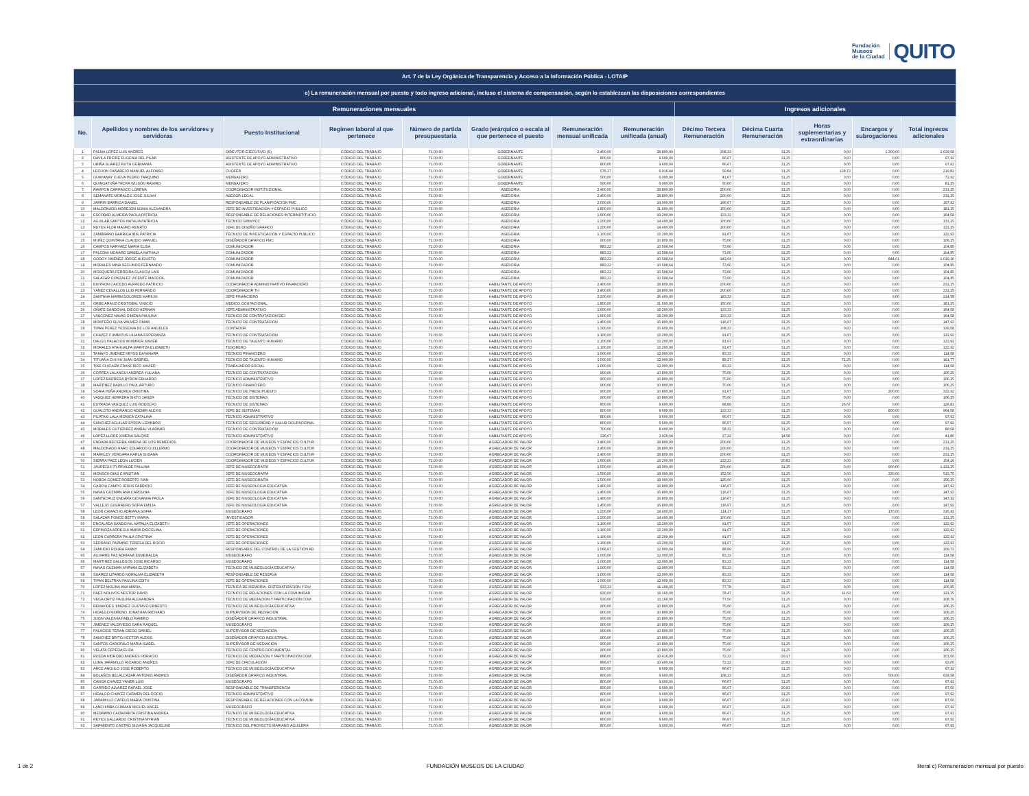Fundación
Museos
de la Ciudad
QUITO
| Art. 7 de la Ley Orgánica de Transparencia y Acceso a la Información Pública - LOTAIP | | | | | | | | | | | | |
| c) La remuneración mensual por puesto y todo ingreso adicional, incluso el sistema de compensación, según lo establezcan las disposiciones correspondientes | | | | | | | | | | | | |
| Remuneraciones mensuales | | | | | | | | Ingresos adicionales | | | | |
| No. | Apellidos y nombres de los servidores y servidoras | Puesto Institucional | Regimen laboral al que pertenece | Número de partida presupuestaria | Grado jerárquico o escala al que pertenece el puesto | Remuneración mensual unificada | Remuneración unificada (anual) | Décimo Tercera Remuneración | Décima Cuarta Remuneración | Horas suplementarias y extraordinarias | Encargos y subrogaciones | Total ingresos adicionales |
| 1 | PALMA LOPEZ LUIS ANDRES | DIREVTOR EJECUTIVO (S) | CÓDIGO DEL TRABAJO | 71.00.00 | GOBERNANTE | 2.400,00 | 28.800,00 | 308,33 | 31,25 | 0,00 | 1.300,00 | 1.639,58 |
| 2 | DAVILA FREIRE EUGENIA DEL PILAR | ASISTENTE DE APOYO ADMINISTRATIVO | CÓDIGO DEL TRABAJO | 71.00.00 | GOBERNANTE | 800,00 | 9.600,00 | 66,67 | 31,25 | 0,00 | 0,00 | 97,92 |
| 3 | URIÑA SUAREZ RUTH GERMANIA | ASISTENTE DE APOYO ADMINISTRATIVO | CÓDIGO DEL TRABAJO | 71.00.00 | GOBERNANTE | 800,00 | 9.600,00 | 66,67 | 31,25 | 0,00 | 0,00 | 97,92 |
| 4 | LECHON CAÑAREJO MANUEL ALFONSO | CHOFER | CÓDIGO DEL TRABAJO | 71.00.00 | GOBERNANTE | 576,37 | 6.916,44 | 59,84 | 31,25 | 128,72 | 0,00 | 219,81 |
| 5 | GUAYANAY CUEVA PEDRO TARQUINO | MENSAJERO | CÓDIGO DEL TRABAJO | 71.00.00 | GOBERNANTE | 500,00 | 6.000,00 | 41,67 | 31,25 | 0,00 | 0,00 | 72,92 |
| 6 | QUINGATUÑA TROYA WILSON RAMIRO | MENSAJERO | CÓDIGO DEL TRABAJO | 71.00.00 | GOBERNANTE | 500,00 | 6.000,00 | 50,00 | 31,25 | 0,00 | 0,00 | 81,25 |
| 7 | RAMPON CARRASCO LORENA | COORDINADOR INSTITUCIONAL | CÓDIGO DEL TRABAJO | 71.00.00 | ASESORIA | 2.400,00 | 28.800,00 | 200,00 | 31,25 | 0,00 | 0,00 | 231,25 |
| 8 | SEMANATE MORALES JOSE JULIAN | ASESOR LEGAL | CÓDIGO DEL TRABAJO | 71.00.00 | ASESORIA | 2.400,00 | 28.800,00 | 200,00 | 31,25 | 0,00 | 0,00 | 231,25 |
| 9 | JARRIN BARRIGA DANIEL | RESPONSABLE DE PLANIFICACIÓN FMC | CÓDIGO DEL TRABAJO | 71.00.00 | ASESORIA | 2.000,00 | 24.000,00 | 166,67 | 31,25 | 0,00 | 0,00 | 197,92 |
| 10 | MALDONADO MOREJON SONIA ALEXANDRA | JEFE DE INVESTIGACIÓN Y ESPACIO PÚBLICO | CÓDIGO DEL TRABAJO | 71.00.00 | ASESORIA | 1.800,00 | 21.600,00 | 150,00 | 31,25 | 0,00 | 0,00 | 181,25 |
| 11 | ESCOBAR ALMEIDA PAOLA PATRICIA | RESPONSABLE DE RELACIONES INTERINSTITUCIO | CÓDIGO DEL TRABAJO | 71.00.00 | ASESORIA | 1.600,00 | 19.200,00 | 133,33 | 31,25 | 0,00 | 0,00 | 164,58 |
| 12 | AGUILAR SANTOS NATALIA PATRICIA | TÉCNICO SIMMYCC | CÓDIGO DEL TRABAJO | 71.00.00 | ASESORIA | 1.200,00 | 14.400,00 | 100,00 | 31,25 | 0,00 | 0,00 | 131,25 |
| 13 | REYES FLOR MAURO RENATO | JEFE DE DISEÑO GRÁFICO | CÓDIGO DEL TRABAJO | 71.00.00 | ASESORIA | 1.200,00 | 14.400,00 | 100,00 | 31,25 | 0,00 | 0,00 | 131,25 |
| 14 | ZAMBRANO BARRIGA IBIS PATRICIA | TÉCNICO DE INVESTIGACIÓN Y ESPACIO PUBLICO | CÓDIGO DEL TRABAJO | 71.00.00 | ASESORIA | 1.100,00 | 13.200,00 | 91,67 | 31,25 | 0,00 | 0,00 | 122,92 |
| 15 | MUÑIZ QUINTANA CLAUDIO MANUEL | DISEÑADOR GRÁFICO FMC | CÓDIGO DEL TRABAJO | 71.00.00 | ASESORIA | 900,00 | 10.800,00 | 75,00 | 31,25 | 0,00 | 0,00 | 106,25 |
| 16 | CAMPOS NARVAEZ MARIA ELISA | COMUNICADOR | CÓDIGO DEL TRABAJO | 71.00.00 | ASESORIA | 883,22 | 10.598,64 | 73,60 | 31,25 | 0,00 | 0,00 | 104,85 |
| 17 | FALCONI MONARD DANIELA NATHALY | COMUNICADOR | CÓDIGO DEL TRABAJO | 71.00.00 | ASESORIA | 883,22 | 10.598,64 | 73,60 | 31,25 | 0,00 | 0,00 | 104,85 |
| 18 | GODOY JIMENEZ JORGE AUGUSTO | COMUNICADOR | CÓDIGO DEL TRABAJO | 71.00.00 | ASESORIA | 883,22 | 10.598,64 | 143,94 | 31,25 | 0,00 | 844,01 | 1.019,20 |
| 19 | MORALES MINA SEGUNDO FERNANDO | COMUNICADOR | CÓDIGO DEL TRABAJO | 71.00.00 | ASESORIA | 883,22 | 10.598,64 | 73,60 | 31,25 | 0,00 | 0,00 | 104,85 |
| 20 | MOSQUERA FERREIRA GLAUCIA LAIS | COMUNICADOR | CÓDIGO DEL TRABAJO | 71.00.00 | ASESORIA | 883,22 | 10.598,64 | 73,60 | 31,25 | 0,00 | 0,00 | 104,85 |
| 21 | SALAZAR GONZALEZ VICENTE MACDOIL | COMUNICADOR | CÓDIGO DEL TRABAJO | 71.00.00 | ASESORIA | 883,22 | 10.598,64 | 73,60 | 31,25 | 0,00 | 0,00 | 104,85 |
| 22 | BUITRON CAICEDO ALFREDO PATRICIO | COORDINADOR ADMINISTRATIVO FINANCIERO | CÓDIGO DEL TRABAJO | 71.00.00 | HABILITANTE DE APOYO | 2.400,00 | 28.800,00 | 200,00 | 31,25 | 0,00 | 0,00 | 231,25 |
| 23 | YANEZ CEVALLOS LUIS FERNANDO | COORDINADOR TH | CÓDIGO DEL TRABAJO | 71.00.00 | HABILITANTE DE APOYO | 2.400,00 | 28.800,00 | 200,00 | 31,25 | 0,00 | 0,00 | 231,25 |
| 24 | SANTANA MARIN DOLORES MARIUXI | JEFE FINANCIERO | CÓDIGO DEL TRABAJO | 71.00.00 | HABILITANTE DE APOYO | 2.200,00 | 26.400,00 | 183,33 | 31,25 | 0,00 | 0,00 | 214,58 |
| 25 | ORBE ARAUZ CRISTOBAL VINICIO | MEDICO OCUPACIONAL | CÓDIGO DEL TRABAJO | 71.00.00 | HABILITANTE DE APOYO | 1.800,00 | 21.600,00 | 150,00 | 31,25 | 0,00 | 0,00 | 181,25 |
| 26 | OÑATE SANDOVAL DIEGO HERNAN | JEFE ADMINISTRATIVO | CÓDIGO DEL TRABAJO | 71.00.00 | HABILITANTE DE APOYO | 1.600,00 | 19.200,00 | 133,33 | 31,25 | 0,00 | 0,00 | 164,58 |
| 27 | VASCONEZ NAVAS XIMENA PAULINA | TÉCNICO DE CONTRATACIÓN DEJ | CÓDIGO DEL TRABAJO | 71.00.00 | HABILITANTE DE APOYO | 1.600,00 | 19.200,00 | 133,33 | 31,25 | 0,00 | 0,00 | 164,58 |
| 28 | MONTERO SILVA WILMER OMAR | TÉCNICO DE CONTRATACIÓN | CÓDIGO DEL TRABAJO | 71.00.00 | HABILITANTE DE APOYO | 1.400,00 | 16.800,00 | 116,67 | 31,25 | 0,00 | 0,00 | 147,92 |
| 29 | TIPAN PEREZ YESSENIA DE LOS ANGELES | CONTADOR | CÓDIGO DEL TRABAJO | 71.00.00 | HABILITANTE DE APOYO | 1.300,00 | 15.600,00 | 108,33 | 31,25 | 0,00 | 0,00 | 139,58 |
| 30 | CHAVEZ CUMBICUS LILIANA ESPERANZA | TÉCNICO DE CONTRATACIÓN | CÓDIGO DEL TRABAJO | 71.00.00 | HABILITANTE DE APOYO | 1.100,00 | 13.200,00 | 91,67 | 31,25 | 0,00 | 0,00 | 122,92 |
| 31 | DALGO PALACIOS WHIMPER XAVIER | TÉCNICO DE TALENTO HUMANO | CÓDIGO DEL TRABAJO | 71.00.00 | HABILITANTE DE APOYO | 1.100,00 | 13.200,00 | 91,67 | 31,25 | 0,00 | 0,00 | 122,92 |
| 32 | MORALES ATAHUALPA MARITZA ELIZABETH | TESORERO | CÓDIGO DEL TRABAJO | 71.00.00 | HABILITANTE DE APOYO | 1.100,00 | 13.200,00 | 91,67 | 31,25 | 0,00 | 0,00 | 122,92 |
| 33 | TAMAYO JIMENEZ KRYSS DAYANARA | TÉCNICO FINANCIERO | CÓDIGO DEL TRABAJO | 71.00.00 | HABILITANTE DE APOYO | 1.000,00 | 12.000,00 | 83,33 | 31,25 | 0,00 | 0,00 | 114,58 |
| 34 | TITUAÑA CHUYA JUAN GABRIEL | TÉCNICO DE TALENTO HUMANO | CÓDIGO DEL TRABAJO | 71.00.00 | HABILITANTE DE APOYO | 1.000,00 | 12.000,00 | 89,27 | 31,25 | 71,25 | 0,00 | 191,77 |
| 35 | TIXE CHICAIZA FRANCISCO XAVIER | TRABAJADOR SOCIAL | CÓDIGO DEL TRABAJO | 71.00.00 | HABILITANTE DE APOYO | 1.000,00 | 12.000,00 | 83,33 | 31,25 | 0,00 | 0,00 | 114,58 |
| 36 | CORREA LALANGUI ANDREA YULIANA | TÉCNICO DE CONTRATACIÓN | CÓDIGO DEL TRABAJO | 71.00.00 | HABILITANTE DE APOYO | 900,00 | 10.800,00 | 75,00 | 31,25 | 0,00 | 0,00 | 106,25 |
| 37 | LOPEZ BARRERA BYRON EDUARDO | TÉCNICO ADMINISTRATIVO | CÓDIGO DEL TRABAJO | 71.00.00 | HABILITANTE DE APOYO | 900,00 | 10.800,00 | 75,00 | 31,25 | 0,00 | 0,00 | 106,25 |
| 38 | MARTINEZ BADILLO PAUL ARTURO | TÉCNICO FINANCIERO | CÓDIGO DEL TRABAJO | 71.00.00 | HABILITANTE DE APOYO | 900,00 | 10.800,00 | 75,00 | 31,25 | 0,00 | 0,00 | 106,25 |
| 39 | SORIA PEÑA ANDREA CRISTINA | TÉCNICO DE PRESUPUESTO | CÓDIGO DEL TRABAJO | 71.00.00 | HABILITANTE DE APOYO | 900,00 | 10.800,00 | 91,67 | 31,25 | 0,00 | 200,00 | 322,92 |
| 40 | VASQUEZ HERRERA SIXTO JAVIER | TÉCNICO DE SISTEMAS | CÓDIGO DEL TRABAJO | 71.00.00 | HABILITANTE DE APOYO | 900,00 | 10.800,00 | 75,00 | 31,25 | 0,00 | 0,00 | 106,25 |
| 41 | ESTRADA VASQUEZ LUIS RODOLFO | TÉCNICO DE SISTEMAS | CÓDIGO DEL TRABAJO | 71.00.00 | HABILITANTE DE APOYO | 800,00 | 9.600,00 | 68,89 | 31,25 | 26,67 | 0,00 | 126,81 |
| 42 | GUALOTO ANDRANGO ADEMIR ALEXIS | JEFE DE SISTEMAS | CÓDIGO DEL TRABAJO | 71.00.00 | HABILITANTE DE APOYO | 800,00 | 9.600,00 | 133,33 | 31,25 | 0,00 | 800,00 | 964,58 |
| 43 | PILATAXI LALA MONICA CATALINA | TÉCNICO ADMINISTRATIVO | CÓDIGO DEL TRABAJO | 71.00.00 | HABILITANTE DE APOYO | 800,00 | 9.600,00 | 66,67 | 31,25 | 0,00 | 0,00 | 97,92 |
| 44 | SANCHEZ AGUILAR BYRON LIZANDRO | TÉCNICO DE SEGURIDAD Y SALUD OCUPACIONAL | CÓDIGO DEL TRABAJO | 71.00.00 | HABILITANTE DE APOYO | 800,00 | 9.600,00 | 66,67 | 31,25 | 0,00 | 0,00 | 97,92 |
| 45 | MORALES GUTIERREZ ANIBAL VLADIMIR | TÉCNICO DE CONTRATACIÓN | CÓDIGO DEL TRABAJO | 71.00.00 | HABILITANTE DE APOYO | 700,00 | 8.400,00 | 58,33 | 31,25 | 0,00 | 0,00 | 89,58 |
| 46 | LOPEZ LLORE XIMENA SALOME | TÉCNICO ADMINISTRATIVO | CÓDIGO DEL TRABAJO | 71.00.00 | HABILITANTE DE APOYO | 326,67 | 3.920,04 | 27,22 | 14,58 | 0,00 | 0,00 | 41,80 |
| 47 | ENDARA BECERRA XIMENA DE LOS REMEDIOS | COORDINADOR DE MUSEOS Y ESPACIOS CULTUR | CÓDIGO DEL TRABAJO | 71.00.00 | AGREGADOR DE VALOR | 2.400,00 | 28.800,00 | 200,00 | 31,25 | 0,00 | 0,00 | 231,25 |
| 48 | MALDONADO HARO EDUARDO GUILLERMO | COORDINADOR DE MUSEOS Y ESPACIOS CULTUR | CÓDIGO DEL TRABAJO | 71.00.00 | AGREGADOR DE VALOR | 2.400,00 | 28.800,00 | 200,00 | 31,25 | 0,00 | 0,00 | 231,25 |
| 49 | MARKLEY VERGARA KARLA SUSANA | COORDINADOR DE MUSEOS Y ESPACIOS CULTUR | CÓDIGO DEL TRABAJO | 71.00.00 | AGREGADOR DE VALOR | 2.400,00 | 28.800,00 | 200,00 | 31,25 | 0,00 | 0,00 | 231,25 |
| 50 | SIERRA PAEZ LEON LUCIEN | COORDINADOR DE MUSEOS Y ESPACIOS CULTUR | CÓDIGO DEL TRABAJO | 71.00.00 | AGREGADOR DE VALOR | 1.600,00 | 19.200,00 | 133,33 | 20,83 | 0,00 | 0,00 | 154,16 |
| 51 | JAUREGUI ITURRALDE PAULINA | JEFE DE MUSEOGRAFÍA | CÓDIGO DEL TRABAJO | 71.00.00 | AGREGADOR DE VALOR | 1.500,00 | 18.000,00 | 200,00 | 31,25 | 0,00 | 900,00 | 1.131,25 |
| 52 | MONSCH DIAS CHRISTIAN | JEFE DE MUSEOGRAFÍA | CÓDIGO DEL TRABAJO | 71.00.00 | AGREGADOR DE VALOR | 1.500,00 | 18.000,00 | 152,50 | 31,25 | 0,00 | 330,00 | 513,75 |
| 53 | NOBOA GOMEZ ROBERTO IVAN | JEFE DE MUSEOGRAFÍA | CÓDIGO DEL TRABAJO | 71.00.00 | AGREGADOR DE VALOR | 1.500,00 | 18.000,00 | 125,00 | 31,25 | 0,00 | 0,00 | 156,25 |
| 54 | GARCIA CAMPO JESUS FABRICIO | JEFE DE MUSEOLOGÍA EDUCATIVA | CÓDIGO DEL TRABAJO | 71.00.00 | AGREGADOR DE VALOR | 1.400,00 | 16.800,00 | 116,67 | 31,25 | 0,00 | 0,00 | 147,92 |
| 55 | NAVAS GUZMAN ANA CAROLINA | JEFE DE MUSEOLOGÍA EDUCATIVA | CÓDIGO DEL TRABAJO | 71.00.00 | AGREGADOR DE VALOR | 1.400,00 | 16.800,00 | 116,67 | 31,25 | 0,00 | 0,00 | 147,92 |
| 56 | SANTACRUZ ENDARA GIOVANNA PAOLA | JEFE DE MUSEOLOGÍA EDUCATIVA | CÓDIGO DEL TRABAJO | 71.00.00 | AGREGADOR DE VALOR | 1.400,00 | 16.800,00 | 116,67 | 31,25 | 0,00 | 0,00 | 147,92 |
| 57 | VALLEJO GUERRERO SOFIA EMILIA | JEFE DE MUSEOLOGÍA EDUCATIVA | CÓDIGO DEL TRABAJO | 71.00.00 | AGREGADOR DE VALOR | 1.400,00 | 16.800,00 | 116,67 | 31,25 | 0,00 | 0,00 | 147,92 |
| 58 | LEON CAMACHO ADRIANA SOFIA | MUSEÓGRAFO | CÓDIGO DEL TRABAJO | 71.00.00 | AGREGADOR DE VALOR | 1.200,00 | 14.400,00 | 114,17 | 31,25 | 0,00 | 170,00 | 315,42 |
| 59 | SALAZAR PONCE BETTY MARIA | INVESTIGADOR | CÓDIGO DEL TRABAJO | 71.00.00 | AGREGADOR DE VALOR | 1.200,00 | 14.400,00 | 100,00 | 31,25 | 0,00 | 0,00 | 131,25 |
| 60 | ENCALADA SANDOVAL NATALIA ELIZABETH | JEFE DE OPERACIONES | CÓDIGO DEL TRABAJO | 71.00.00 | AGREGADOR DE VALOR | 1.100,00 | 13.200,00 | 91,67 | 31,25 | 0,00 | 0,00 | 122,92 |
| 61 | ESPINOZA ARREGUI AMIRA DIOCELINA | JEFE DE OPERACIONES | CÓDIGO DEL TRABAJO | 71.00.00 | AGREGADOR DE VALOR | 1.100,00 | 13.200,00 | 91,67 | 31,25 | 0,00 | 0,00 | 122,92 |
| 62 | LEON CARRERA PAULA CRISTINA | JEFE DE OPERACIONES | CÓDIGO DEL TRABAJO | 71.00.00 | AGREGADOR DE VALOR | 1.100,00 | 13.200,00 | 91,67 | 31,25 | 0,00 | 0,00 | 122,92 |
| 63 | SERRANO PAZMIÑO TERESA DEL ROCIO | JEFE DE OPERACIONES | CÓDIGO DEL TRABAJO | 71.00.00 | AGREGADOR DE VALOR | 1.100,00 | 13.200,00 | 91,67 | 31,25 | 0,00 | 0,00 | 122,92 |
| 64 | ZAMUDIO ROURA FANNY | RESPONSABLE DEL CONTROL DE LA GESTIÓN AD | CÓDIGO DEL TRABAJO | 71.00.00 | AGREGADOR DE VALOR | 1.066,67 | 12.800,04 | 88,89 | 20,83 | 0,00 | 0,00 | 109,72 |
| 65 | AGUIRRE PAZ ADRIANA ESMERALDA | MUSEÓGRAFO | CÓDIGO DEL TRABAJO | 71.00.00 | AGREGADOR DE VALOR | 1.000,00 | 12.000,00 | 83,33 | 31,25 | 0,00 | 0,00 | 114,58 |
| 66 | MARTINEZ GALLEGOS JOSE RICARDO | MUSEÓGRAFO | CÓDIGO DEL TRABAJO | 71.00.00 | AGREGADOR DE VALOR | 1.000,00 | 12.000,00 | 83,33 | 31,25 | 0,00 | 0,00 | 114,58 |
| 67 | NAVAS GUZMAN MYRIAM ELIZABETH | TÉCNICO DE MUSEOLOGÍA EDUCATIVA | CÓDIGO DEL TRABAJO | 71.00.00 | AGREGADOR DE VALOR | 1.000,00 | 12.000,00 | 83,33 | 31,25 | 0,00 | 0,00 | 114,58 |
| 68 | SUAREZ LITARDO NORALMA ELIZABETH | RESPONSABLE DE RESERVA | CÓDIGO DEL TRABAJO | 71.00.00 | AGREGADOR DE VALOR | 1.000,00 | 12.000,00 | 83,33 | 31,25 | 0,00 | 0,00 | 114,58 |
| 69 | TIPAN BELTRAN PAULINA EDITH | JEFE DE OPERACIONES | CÓDIGO DEL TRABAJO | 71.00.00 | AGREGADOR DE VALOR | 1.000,00 | 12.000,00 | 83,33 | 31,25 | 0,00 | 0,00 | 114,58 |
| 70 | LOPEZ MOLINA ANA MARIA | TÉCNICA DE MEMORIA, SISTEMATIZACIÓN Y DIV | CÓDIGO DEL TRABAJO | 71.00.00 | AGREGADOR DE VALOR | 933,33 | 11.199,96 | 77,78 | 29,17 | 0,00 | 0,00 | 106,95 |
| 71 | PAEZ NOLIVOS NESTOR DAVID | TÉCNICO DE RELACIONES CON LA COMUNIDAD | CÓDIGO DEL TRABAJO | 71.00.00 | AGREGADOR DE VALOR | 930,00 | 11.160,00 | 78,47 | 31,25 | 11,63 | 0,00 | 121,35 |
| 72 | VEGA ORTIZ PAULINA ALEXANDRA | TÉCNICO DE MEDIACIÓN Y PARTICIPACIÓN COM | CÓDIGO DEL TRABAJO | 71.00.00 | AGREGADOR DE VALOR | 930,00 | 11.160,00 | 77,50 | 31,25 | 0,00 | 0,00 | 108,75 |
| 73 | BENAVIDES JIMENEZ GUSTAVO ERNESTO | TÉCNICO DE MUSEOLOGÍA EDUCATIVA | CÓDIGO DEL TRABAJO | 71.00.00 | AGREGADOR DE VALOR | 900,00 | 10.800,00 | 75,00 | 31,25 | 0,00 | 0,00 | 106,25 |
| 74 | HIDALGO MORENO JONATHAN RICHARD | SUPERVISIÓN DE MEDIACIÓN | CÓDIGO DEL TRABAJO | 71.00.00 | AGREGADOR DE VALOR | 900,00 | 10.800,00 | 75,00 | 31,25 | 0,00 | 0,00 | 106,25 |
| 75 | JIJON VALDIVIA PABLO RAMIRO | DISEÑADOR GRAFICO INDUSTRIAL | CÓDIGO DEL TRABAJO | 71.00.00 | AGREGADOR DE VALOR | 900,00 | 10.800,00 | 75,00 | 31,25 | 0,00 | 0,00 | 106,25 |
| 76 | JIMENEZ VALDIVIESO SARA RAQUEL | MUSEÓGRAFO | CÓDIGO DEL TRABAJO | 71.00.00 | AGREGADOR DE VALOR | 900,00 | 10.800,00 | 75,00 | 31,25 | 0,00 | 0,00 | 106,25 |
| 77 | PALACIOS TERAN DIEGO DANIEL | SUPERVISOR DE MEDIACIÓN | CÓDIGO DEL TRABAJO | 71.00.00 | AGREGADOR DE VALOR | 900,00 | 10.800,00 | 75,00 | 31,25 | 0,00 | 0,00 | 106,25 |
| 78 | SANCHEZ BRITO HECTOR ALEXIS | DISEÑADOR GRÁFICO INDUSTRIAL | CÓDIGO DEL TRABAJO | 71.00.00 | AGREGADOR DE VALOR | 900,00 | 10.800,00 | 75,00 | 31,25 | 0,00 | 0,00 | 106,25 |
| 79 | SANTOS GAROFALO MARIA ISABEL | SUPERVISOR DE MEDIACIÓN | CÓDIGO DEL TRABAJO | 71.00.00 | AGREGADOR DE VALOR | 900,00 | 10.800,00 | 75,00 | 31,25 | 0,00 | 0,00 | 106,25 |
| 80 | VELATA CEPEDA ELIZA | TÉCNICO DE CENTRO DOCUMENTAL | CÓDIGO DEL TRABAJO | 71.00.00 | AGREGADOR DE VALOR | 900,00 | 10.800,00 | 75,00 | 31,25 | 0,00 | 0,00 | 106,25 |
| 81 | RUEDA HIDROBO ANDRES HORACIO | TÉCNICO DE MEDIACIÓN Y PARTICIPACIÓN COM | CÓDIGO DEL TRABAJO | 71.00.00 | AGREGADOR DE VALOR | 868,00 | 10.416,00 | 72,33 | 29,17 | 0,00 | 0,00 | 101,50 |
| 82 | LUNA JARAMILLO RICARDO ANDRES | JEFE DE CIRCULACIÓN | CÓDIGO DEL TRABAJO | 71.00.00 | AGREGADOR DE VALOR | 866,67 | 10.400,04 | 72,22 | 20,83 | 0,00 | 0,00 | 93,05 |
| 83 | ARCE ANGULO JOSE ROBERTO | TÉCNICO DE MUSEOLOGÍA EDUCATIVA | CÓDIGO DEL TRABAJO | 71.00.00 | AGREGADOR DE VALOR | 800,00 | 9.600,00 | 66,67 | 31,25 | 0,00 | 0,00 | 97,92 |
| 84 | BOLAÑOS BELALCAZAR ANTONIO ANDRES | DISEÑADOR GRÁFICO INDUSTRIAL | CÓDIGO DEL TRABAJO | 71.00.00 | AGREGADOR DE VALOR | 800,00 | 9.600,00 | 108,33 | 31,25 | 0,00 | 500,00 | 639,58 |
| 85 | CANGA CHAVEZ YANER LUIS | MUSEÓGRAFO | CÓDIGO DEL TRABAJO | 71.00.00 | AGREGADOR DE VALOR | 800,00 | 9.600,00 | 66,67 | 31,25 | 0,00 | 0,00 | 97,92 |
| 86 | GARRIDO ALVAREZ RAFAEL JOSE | RESPONSABLE DE TRANSFERENCIA | CÓDIGO DEL TRABAJO | 71.00.00 | AGREGADOR DE VALOR | 800,00 | 9.600,00 | 66,67 | 20,83 | 0,00 | 0,00 | 87,50 |
| 87 | HIDALGO CHAVEZ CARMEN DEL ROCIO | TÉCNICO ADMINISTRATIVO | CÓDIGO DEL TRABAJO | 71.00.00 | AGREGADOR DE VALOR | 800,00 | 9.600,00 | 66,67 | 31,25 | 0,00 | 0,00 | 97,92 |
| 88 | JARAMILLO CAPELO MARIA CRISTINA | RESPONSABLE DE RELACIONES CON LA COMUNI | CÓDIGO DEL TRABAJO | 71.00.00 | AGREGADOR DE VALOR | 800,00 | 9.600,00 | 66,67 | 20,83 | 0,00 | 0,00 | 87,50 |
| 89 | LANCHIMBA GUAMAN MIGUEL ANGEL | MUSEÓGRAFO | CÓDIGO DEL TRABAJO | 71.00.00 | AGREGADOR DE VALOR | 800,00 | 9.600,00 | 66,67 | 31,25 | 0,00 | 0,00 | 97,92 |
| 90 | MEDRANO CAIZAPANTA CRISTINA ANDREA | TÉCNICO DE MUSEOLOGÍA EDUCATIVA | CÓDIGO DEL TRABAJO | 71.00.00 | AGREGADOR DE VALOR | 800,00 | 9.600,00 | 66,67 | 31,25 | 0,00 | 0,00 | 97,92 |
| 91 | REYES GALLARDO CRISTINA MYRIAN | TÉCNICO DE MUSEOLOGÍA EDUCATIVA | CÓDIGO DEL TRABAJO | 71.00.00 | AGREGADOR DE VALOR | 800,00 | 9.600,00 | 66,67 | 31,25 | 0,00 | 0,00 | 97,92 |
| 92 | SARMIENTO CASTRO SILVANA JACQUELINE | TÉCNICO DEL PROYECTO MARIANO AGUILERA | CÓDIGO DEL TRABAJO | 71.00.00 | AGREGADOR DE VALOR | 800,00 | 9.600,00 | 66,67 | 31,25 | 0,00 | 0,00 | 97,92 |
1 de 2 FUNDACIÓN MUSEOS DE LA CIUDAD literal c) Remuneracion mensual por puesto